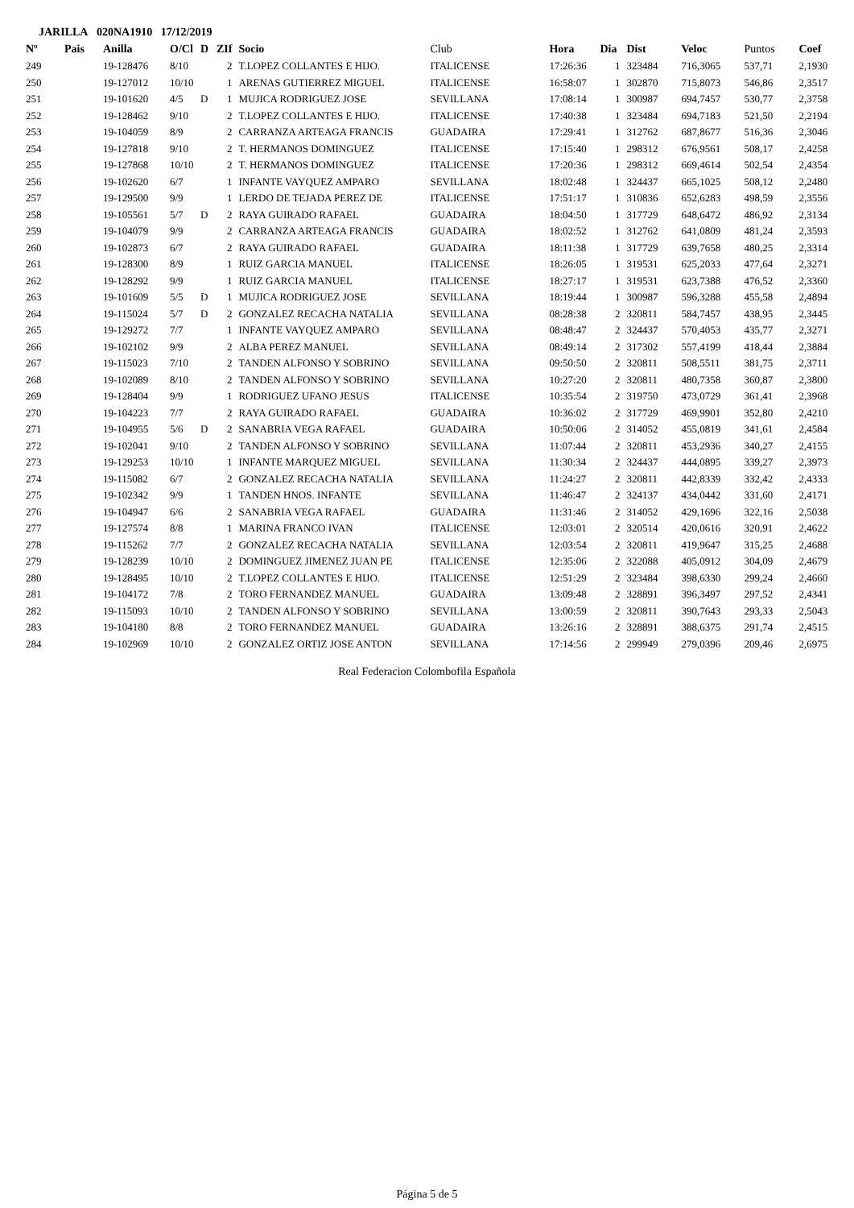JARILLA 020NA1910 17/12/2019
| Nº | Pais | Anilla | O/Cl | D | ZIf | Socio | Club | Hora | Dia | Dist | Veloc | Puntos | Coef |
| --- | --- | --- | --- | --- | --- | --- | --- | --- | --- | --- | --- | --- | --- |
| 249 | | 19-128476 | 8/10 | | 2 | T.LOPEZ COLLANTES E HIJO. | ITALICENSE | 17:26:36 | 1 | 323484 | 716,3065 | 537,71 | 2,1930 |
| 250 | | 19-127012 | 10/10 | | 1 | ARENAS GUTIERREZ MIGUEL | ITALICENSE | 16:58:07 | 1 | 302870 | 715,8073 | 546,86 | 2,3517 |
| 251 | | 19-101620 | 4/5 | D | 1 | MUJICA RODRIGUEZ JOSE | SEVILLANA | 17:08:14 | 1 | 300987 | 694,7457 | 530,77 | 2,3758 |
| 252 | | 19-128462 | 9/10 | | 2 | T.LOPEZ COLLANTES E HIJO. | ITALICENSE | 17:40:38 | 1 | 323484 | 694,7183 | 521,50 | 2,2194 |
| 253 | | 19-104059 | 8/9 | | 2 | CARRANZA ARTEAGA FRANCIS | GUADAIRA | 17:29:41 | 1 | 312762 | 687,8677 | 516,36 | 2,3046 |
| 254 | | 19-127818 | 9/10 | | 2 | T. HERMANOS DOMINGUEZ | ITALICENSE | 17:15:40 | 1 | 298312 | 676,9561 | 508,17 | 2,4258 |
| 255 | | 19-127868 | 10/10 | | 2 | T. HERMANOS DOMINGUEZ | ITALICENSE | 17:20:36 | 1 | 298312 | 669,4614 | 502,54 | 2,4354 |
| 256 | | 19-102620 | 6/7 | | 1 | INFANTE VAYQUEZ AMPARO | SEVILLANA | 18:02:48 | 1 | 324437 | 665,1025 | 508,12 | 2,2480 |
| 257 | | 19-129500 | 9/9 | | 1 | LERDO DE TEJADA PEREZ DE | ITALICENSE | 17:51:17 | 1 | 310836 | 652,6283 | 498,59 | 2,3556 |
| 258 | | 19-105561 | 5/7 | D | 2 | RAYA GUIRADO RAFAEL | GUADAIRA | 18:04:50 | 1 | 317729 | 648,6472 | 486,92 | 2,3134 |
| 259 | | 19-104079 | 9/9 | | 2 | CARRANZA ARTEAGA FRANCIS | GUADAIRA | 18:02:52 | 1 | 312762 | 641,0809 | 481,24 | 2,3593 |
| 260 | | 19-102873 | 6/7 | | 2 | RAYA GUIRADO RAFAEL | GUADAIRA | 18:11:38 | 1 | 317729 | 639,7658 | 480,25 | 2,3314 |
| 261 | | 19-128300 | 8/9 | | 1 | RUIZ GARCIA MANUEL | ITALICENSE | 18:26:05 | 1 | 319531 | 625,2033 | 477,64 | 2,3271 |
| 262 | | 19-128292 | 9/9 | | 1 | RUIZ GARCIA MANUEL | ITALICENSE | 18:27:17 | 1 | 319531 | 623,7388 | 476,52 | 2,3360 |
| 263 | | 19-101609 | 5/5 | D | 1 | MUJICA RODRIGUEZ JOSE | SEVILLANA | 18:19:44 | 1 | 300987 | 596,3288 | 455,58 | 2,4894 |
| 264 | | 19-115024 | 5/7 | D | 2 | GONZALEZ RECACHA NATALIA | SEVILLANA | 08:28:38 | 2 | 320811 | 584,7457 | 438,95 | 2,3445 |
| 265 | | 19-129272 | 7/7 | | 1 | INFANTE VAYQUEZ AMPARO | SEVILLANA | 08:48:47 | 2 | 324437 | 570,4053 | 435,77 | 2,3271 |
| 266 | | 19-102102 | 9/9 | | 2 | ALBA PEREZ MANUEL | SEVILLANA | 08:49:14 | 2 | 317302 | 557,4199 | 418,44 | 2,3884 |
| 267 | | 19-115023 | 7/10 | | 2 | TANDEN ALFONSO Y SOBRINO | SEVILLANA | 09:50:50 | 2 | 320811 | 508,5511 | 381,75 | 2,3711 |
| 268 | | 19-102089 | 8/10 | | 2 | TANDEN ALFONSO Y SOBRINO | SEVILLANA | 10:27:20 | 2 | 320811 | 480,7358 | 360,87 | 2,3800 |
| 269 | | 19-128404 | 9/9 | | 1 | RODRIGUEZ UFANO JESUS | ITALICENSE | 10:35:54 | 2 | 319750 | 473,0729 | 361,41 | 2,3968 |
| 270 | | 19-104223 | 7/7 | | 2 | RAYA GUIRADO RAFAEL | GUADAIRA | 10:36:02 | 2 | 317729 | 469,9901 | 352,80 | 2,4210 |
| 271 | | 19-104955 | 5/6 | D | 2 | SANABRIA VEGA RAFAEL | GUADAIRA | 10:50:06 | 2 | 314052 | 455,0819 | 341,61 | 2,4584 |
| 272 | | 19-102041 | 9/10 | | 2 | TANDEN ALFONSO Y SOBRINO | SEVILLANA | 11:07:44 | 2 | 320811 | 453,2936 | 340,27 | 2,4155 |
| 273 | | 19-129253 | 10/10 | | 1 | INFANTE MARQUEZ MIGUEL | SEVILLANA | 11:30:34 | 2 | 324437 | 444,0895 | 339,27 | 2,3973 |
| 274 | | 19-115082 | 6/7 | | 2 | GONZALEZ RECACHA NATALIA | SEVILLANA | 11:24:27 | 2 | 320811 | 442,8339 | 332,42 | 2,4333 |
| 275 | | 19-102342 | 9/9 | | 1 | TANDEN HNOS. INFANTE | SEVILLANA | 11:46:47 | 2 | 324137 | 434,0442 | 331,60 | 2,4171 |
| 276 | | 19-104947 | 6/6 | | 2 | SANABRIA VEGA RAFAEL | GUADAIRA | 11:31:46 | 2 | 314052 | 429,1696 | 322,16 | 2,5038 |
| 277 | | 19-127574 | 8/8 | | 1 | MARINA FRANCO IVAN | ITALICENSE | 12:03:01 | 2 | 320514 | 420,0616 | 320,91 | 2,4622 |
| 278 | | 19-115262 | 7/7 | | 2 | GONZALEZ RECACHA NATALIA | SEVILLANA | 12:03:54 | 2 | 320811 | 419,9647 | 315,25 | 2,4688 |
| 279 | | 19-128239 | 10/10 | | 2 | DOMINGUEZ JIMENEZ JUAN PE | ITALICENSE | 12:35:06 | 2 | 322088 | 405,0912 | 304,09 | 2,4679 |
| 280 | | 19-128495 | 10/10 | | 2 | T.LOPEZ COLLANTES E HIJO. | ITALICENSE | 12:51:29 | 2 | 323484 | 398,6330 | 299,24 | 2,4660 |
| 281 | | 19-104172 | 7/8 | | 2 | TORO FERNANDEZ MANUEL | GUADAIRA | 13:09:48 | 2 | 328891 | 396,3497 | 297,52 | 2,4341 |
| 282 | | 19-115093 | 10/10 | | 2 | TANDEN ALFONSO Y SOBRINO | SEVILLANA | 13:00:59 | 2 | 320811 | 390,7643 | 293,33 | 2,5043 |
| 283 | | 19-104180 | 8/8 | | 2 | TORO FERNANDEZ MANUEL | GUADAIRA | 13:26:16 | 2 | 328891 | 388,6375 | 291,74 | 2,4515 |
| 284 | | 19-102969 | 10/10 | | 2 | GONZALEZ ORTIZ JOSE ANTON | SEVILLANA | 17:14:56 | 2 | 299949 | 279,0396 | 209,46 | 2,6975 |
Real Federacion Colombofila Española
Página 5 de 5